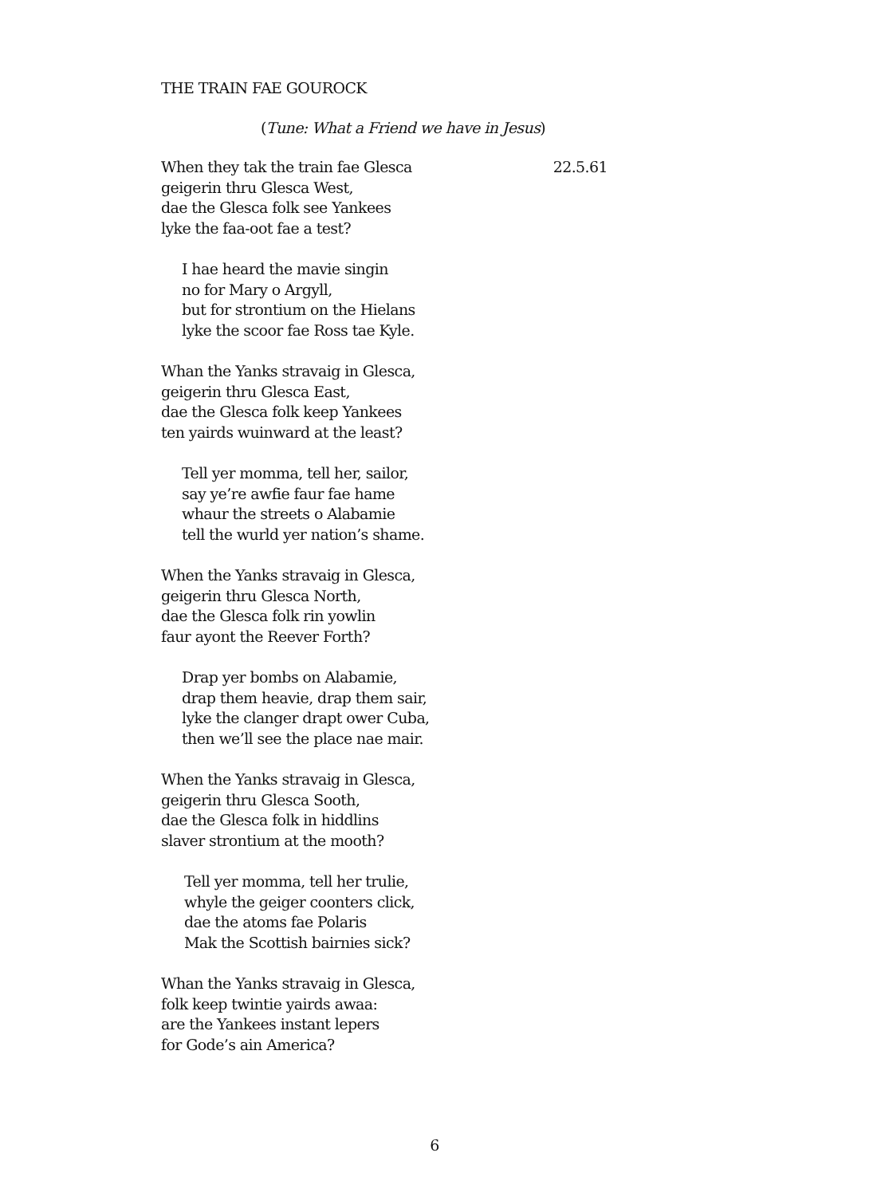THE TRAIN FAE GOUROCK
(Tune: What a Friend we have in Jesus)
When they tak the train fae Glesca 22.5.61
geigerin thru Glesca West,
dae the Glesca folk see Yankees
lyke the faa-oot fae a test?
I hae heard the mavie singin
no for Mary o Argyll,
but for strontium on the Hielans
lyke the scoor fae Ross tae Kyle.
Whan the Yanks stravaig in Glesca,
geigerin thru Glesca East,
dae the Glesca folk keep Yankees
ten yairds wuinward at the least?
Tell yer momma, tell her, sailor,
say ye’re awfie faur fae hame
whaur the streets o Alabamie
tell the wurld yer nation’s shame.
When the Yanks stravaig in Glesca,
geigerin thru Glesca North,
dae the Glesca folk rin yowlin
faur ayont the Reever Forth?
Drap yer bombs on Alabamie,
drap them heavie, drap them sair,
lyke the clanger drapt ower Cuba,
then we’ll see the place nae mair.
When the Yanks stravaig in Glesca,
geigerin thru Glesca Sooth,
dae the Glesca folk in hiddlins
slaver strontium at the mooth?
Tell yer momma, tell her trulie,
whyle the geiger coonters click,
dae the atoms fae Polaris
Mak the Scottish bairnies sick?
Whan the Yanks stravaig in Glesca,
folk keep twintie yairds awaa:
are the Yankees instant lepers
for Gode’s ain America?
6